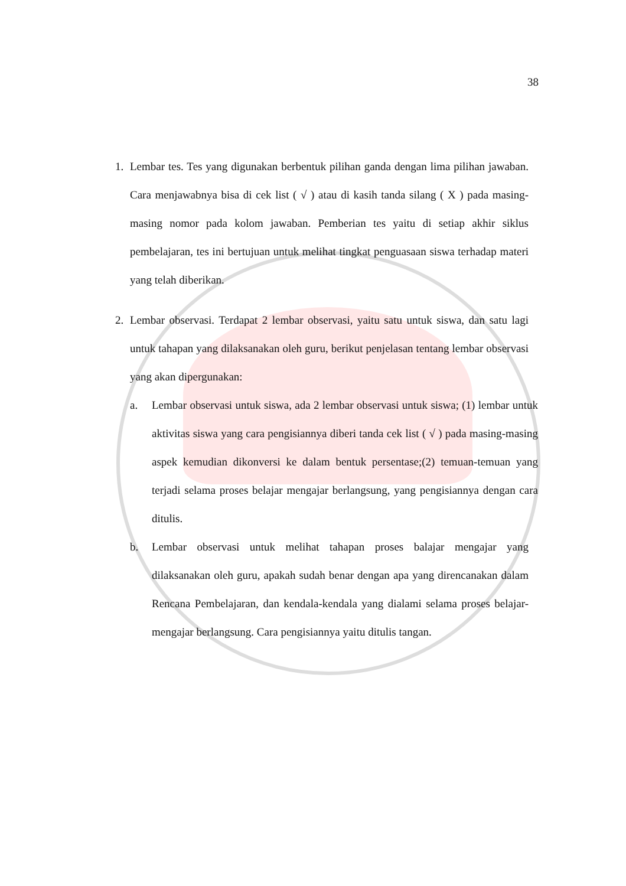38
1. Lembar tes. Tes yang digunakan berbentuk pilihan ganda dengan lima pilihan jawaban. Cara menjawabnya bisa di cek list ( √ ) atau di kasih tanda silang ( X ) pada masing-masing nomor pada kolom jawaban. Pemberian tes yaitu di setiap akhir siklus pembelajaran, tes ini bertujuan untuk melihat tingkat penguasaan siswa terhadap materi yang telah diberikan.
2. Lembar observasi. Terdapat 2 lembar observasi, yaitu satu untuk siswa, dan satu lagi untuk tahapan yang dilaksanakan oleh guru, berikut penjelasan tentang lembar observasi yang akan dipergunakan:
a. Lembar observasi untuk siswa, ada 2 lembar observasi untuk siswa; (1) lembar untuk aktivitas siswa yang cara pengisiannya diberi tanda cek list ( √ ) pada masing-masing aspek kemudian dikonversi ke dalam bentuk persentase;(2) temuan-temuan yang terjadi selama proses belajar mengajar berlangsung, yang pengisiannya dengan cara ditulis.
b. Lembar observasi untuk melihat tahapan proses balajar mengajar yang dilaksanakan oleh guru, apakah sudah benar dengan apa yang direncanakan dalam Rencana Pembelajaran, dan kendala-kendala yang dialami selama proses belajar-mengajar berlangsung. Cara pengisiannya yaitu ditulis tangan.